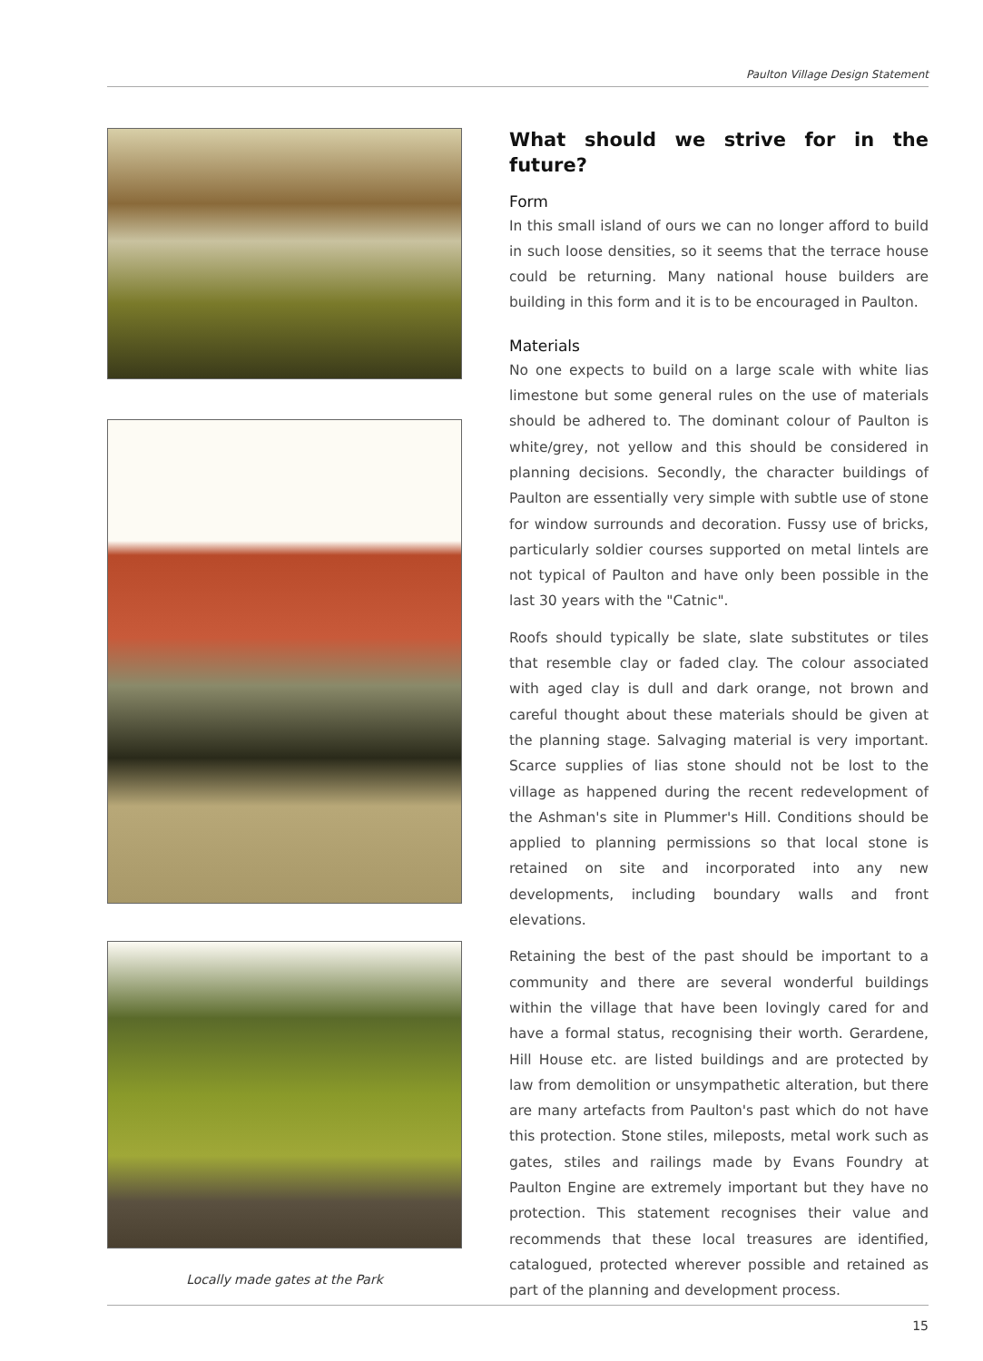Paulton Village Design Statement
Locally made gates at the Park
What should we strive for in the future?
Form
In this small island of ours we can no longer afford to build in such loose densities, so it seems that the terrace house could be returning. Many national house builders are building in this form and it is to be encouraged in Paulton.
Materials
No one expects to build on a large scale with white lias limestone but some general rules on the use of materials should be adhered to. The dominant colour of Paulton is white/grey, not yellow and this should be considered in planning decisions. Secondly, the character buildings of Paulton are essentially very simple with subtle use of stone for window surrounds and decoration. Fussy use of bricks, particularly soldier courses supported on metal lintels are not typical of Paulton and have only been possible in the last 30 years with the "Catnic".
Roofs should typically be slate, slate substitutes or tiles that resemble clay or faded clay. The colour associated with aged clay is dull and dark orange, not brown and careful thought about these materials should be given at the planning stage. Salvaging material is very important. Scarce supplies of lias stone should not be lost to the village as happened during the recent redevelopment of the Ashman's site in Plummer's Hill. Conditions should be applied to planning permissions so that local stone is retained on site and incorporated into any new developments, including boundary walls and front elevations.
Retaining the best of the past should be important to a community and there are several wonderful buildings within the village that have been lovingly cared for and have a formal status, recognising their worth. Gerardene, Hill House etc. are listed buildings and are protected by law from demolition or unsympathetic alteration, but there are many artefacts from Paulton's past which do not have this protection. Stone stiles, mileposts, metal work such as gates, stiles and railings made by Evans Foundry at Paulton Engine are extremely important but they have no protection. This statement recognises their value and recommends that these local treasures are identified, catalogued, protected wherever possible and retained as part of the planning and development process.
15